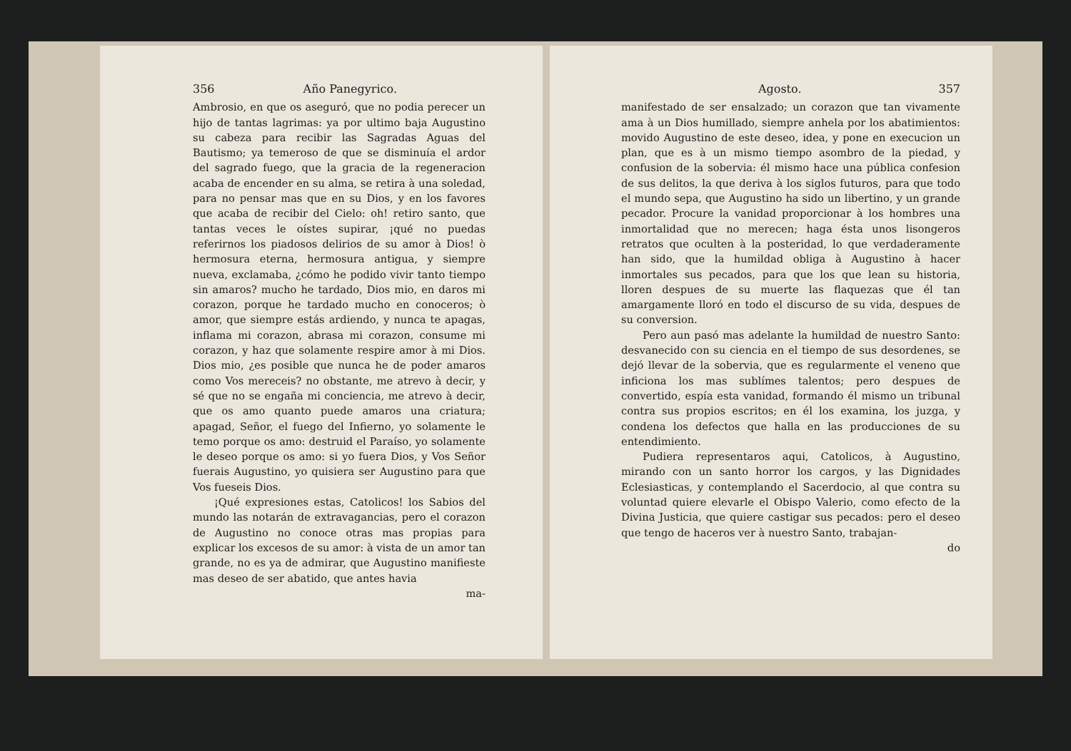356 Año Panegyrico.
Ambrosio, en que os aseguró, que no podia perecer un hijo de tantas lagrimas: ya por ultimo baja Augustino su cabeza para recibir las Sagradas Aguas del Bautismo; ya temeroso de que se disminuía el ardor del sagrado fuego, que la gracia de la regeneracion acaba de encender en su alma, se retira à una soledad, para no pensar mas que en su Dios, y en los favores que acaba de recibir del Cielo: oh! retiro santo, que tantas veces le oístes supirar, ¡qué no puedas referirnos los piadosos delirios de su amor à Dios! ò hermosura eterna, hermosura antigua, y siempre nueva, exclamaba, ¿cómo he podido vivir tanto tiempo sin amaros? mucho he tardado, Dios mio, en daros mi corazon, porque he tardado mucho en conoceros; ò amor, que siempre estás ardiendo, y nunca te apagas, inflama mi corazon, abrasa mi corazon, consume mi corazon, y haz que solamente respire amor à mi Dios. Dios mio, ¿es posible que nunca he de poder amaros como Vos mereceis? no obstante, me atrevo à decir, y sé que no se engaña mi conciencia, me atrevo à decir, que os amo quanto puede amaros una criatura; apagad, Señor, el fuego del Infierno, yo solamente le temo porque os amo: destruid el Paraíso, yo solamente le deseo porque os amo: si yo fuera Dios, y Vos Señor fuerais Augustino, yo quisiera ser Augustino para que Vos fueseis Dios.
¡Qué expresiones estas, Catolicos! los Sabios del mundo las notarán de extravagancias, pero el corazon de Augustino no conoce otras mas propias para explicar los excesos de su amor: à vista de un amor tan grande, no es ya de admirar, que Augustino manifieste mas deseo de ser abatido, que antes havia
ma-
Agosto. 357
manifestado de ser ensalzado; un corazon que tan vivamente ama à un Dios humillado, siempre anhela por los abatimientos: movido Augustino de este deseo, idea, y pone en execucion un plan, que es à un mismo tiempo asombro de la piedad, y confusion de la sobervia: él mismo hace una pública confesion de sus delitos, la que deriva à los siglos futuros, para que todo el mundo sepa, que Augustino ha sido un libertino, y un grande pecador. Procure la vanidad proporcionar à los hombres una inmortalidad que no merecen; haga ésta unos lisongeros retratos que oculten à la posteridad, lo que verdaderamente han sido, que la humildad obliga à Augustino à hacer inmortales sus pecados, para que los que lean su historia, lloren despues de su muerte las flaquezas que él tan amargamente lloró en todo el discurso de su vida, despues de su conversion.
Pero aun pasó mas adelante la humildad de nuestro Santo: desvanecido con su ciencia en el tiempo de sus desordenes, se dejó llevar de la sobervia, que es regularmente el veneno que inficiona los mas sublímes talentos; pero despues de convertido, espía esta vanidad, formando él mismo un tribunal contra sus propios escritos; en él los examina, los juzga, y condena los defectos que halla en las producciones de su entendimiento.
Pudiera representaros aqui, Catolicos, à Augustino, mirando con un santo horror los cargos, y las Dignidades Eclesiasticas, y contemplando el Sacerdocio, al que contra su voluntad quiere elevarle el Obispo Valerio, como efecto de la Divina Justicia, que quiere castigar sus pecados: pero el deseo que tengo de haceros ver à nuestro Santo, trabajan-
do